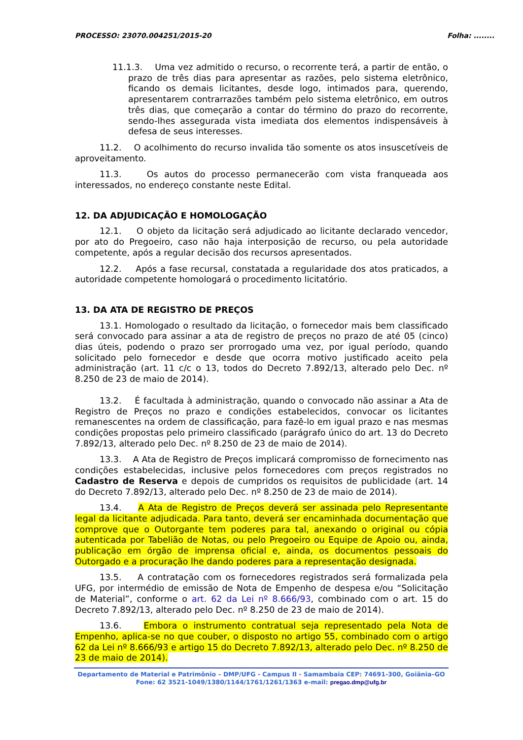PROCESSO: 23070.004251/2015-20 Folha: ........
11.1.3. Uma vez admitido o recurso, o recorrente terá, a partir de então, o prazo de três dias para apresentar as razões, pelo sistema eletrônico, ficando os demais licitantes, desde logo, intimados para, querendo, apresentarem contrarrazões também pelo sistema eletrônico, em outros três dias, que começarão a contar do término do prazo do recorrente, sendo-lhes assegurada vista imediata dos elementos indispensáveis à defesa de seus interesses.
11.2. O acolhimento do recurso invalida tão somente os atos insuscetíveis de aproveitamento.
11.3. Os autos do processo permanecerão com vista franqueada aos interessados, no endereço constante neste Edital.
12. DA ADJUDICAÇÃO E HOMOLOGAÇÃO
12.1. O objeto da licitação será adjudicado ao licitante declarado vencedor, por ato do Pregoeiro, caso não haja interposição de recurso, ou pela autoridade competente, após a regular decisão dos recursos apresentados.
12.2. Após a fase recursal, constatada a regularidade dos atos praticados, a autoridade competente homologará o procedimento licitatório.
13. DA ATA DE REGISTRO DE PREÇOS
13.1. Homologado o resultado da licitação, o fornecedor mais bem classificado será convocado para assinar a ata de registro de preços no prazo de até 05 (cinco) dias úteis, podendo o prazo ser prorrogado uma vez, por igual período, quando solicitado pelo fornecedor e desde que ocorra motivo justificado aceito pela administração (art. 11 c/c o 13, todos do Decreto 7.892/13, alterado pelo Dec. nº 8.250 de 23 de maio de 2014).
13.2. É facultada à administração, quando o convocado não assinar a Ata de Registro de Preços no prazo e condições estabelecidos, convocar os licitantes remanescentes na ordem de classificação, para fazê-lo em igual prazo e nas mesmas condições propostas pelo primeiro classificado (parágrafo único do art. 13 do Decreto 7.892/13, alterado pelo Dec. nº 8.250 de 23 de maio de 2014).
13.3. A Ata de Registro de Preços implicará compromisso de fornecimento nas condições estabelecidas, inclusive pelos fornecedores com preços registrados no Cadastro de Reserva e depois de cumpridos os requisitos de publicidade (art. 14 do Decreto 7.892/13, alterado pelo Dec. nº 8.250 de 23 de maio de 2014).
13.4. A Ata de Registro de Preços deverá ser assinada pelo Representante legal da licitante adjudicada. Para tanto, deverá ser encaminhada documentação que comprove que o Outorgante tem poderes para tal, anexando o original ou cópia autenticada por Tabelião de Notas, ou pelo Pregoeiro ou Equipe de Apoio ou, ainda, publicação em órgão de imprensa oficial e, ainda, os documentos pessoais do Outorgado e a procuração lhe dando poderes para a representação designada.
13.5. A contratação com os fornecedores registrados será formalizada pela UFG, por intermédio de emissão de Nota de Empenho de despesa e/ou “Solicitação de Material”, conforme o art. 62 da Lei nº 8.666/93, combinado com o art. 15 do Decreto 7.892/13, alterado pelo Dec. nº 8.250 de 23 de maio de 2014).
13.6. Embora o instrumento contratual seja representado pela Nota de Empenho, aplica-se no que couber, o disposto no artigo 55, combinado com o artigo 62 da Lei nº 8.666/93 e artigo 15 do Decreto 7.892/13, alterado pelo Dec. nº 8.250 de 23 de maio de 2014).
Departamento de Material e Patrimônio – DMP/UFG - Campus II - Samambaia CEP: 74691-300, Goiânia–GO
Fone: 62 3521-1049/1380/1144/1761/1261/1363 e-mail: pregao.dmp@ufg.br